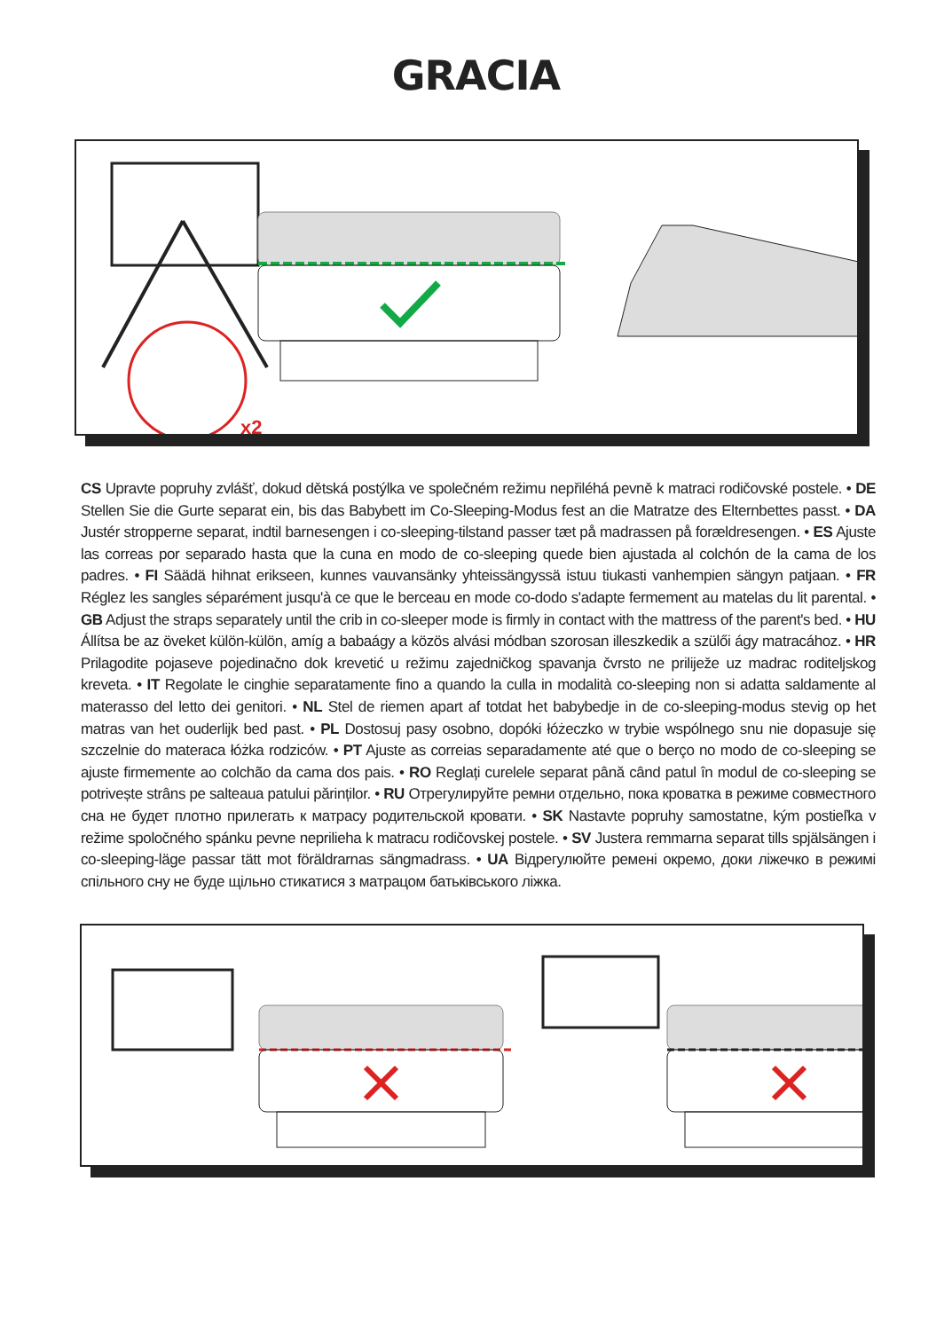GRACIA
x2
CS Upravte popruhy zvlášť, dokud dětská postýlka ve společném režimu nepřiléhá pevně k matraci rodičovské postele. • DE Stellen Sie die Gurte separat ein, bis das Babybett im Co-Sleeping-Modus fest an die Matratze des Elternbettes passt. • DA Justér stropperne separat, indtil barnesengen i co-sleeping-tilstand passer tæt på madrassen på forældresengen. • ES Ajuste las correas por separado hasta que la cuna en modo de co-sleeping quede bien ajustada al colchón de la cama de los padres. • FI Säädä hihnat erikseen, kunnes vauvansänky yhteissängyssä istuu tiukasti vanhempien sängyn patjaan. • FR Réglez les sangles séparément jusqu'à ce que le berceau en mode co-dodo s'adapte fermement au matelas du lit parental. • GB Adjust the straps separately until the crib in co-sleeper mode is firmly in contact with the mattress of the parent's bed. • HU Állítsa be az öveket külön-külön, amíg a babaágy a közös alvási módban szorosan illeszkedik a szülői ágy matracához. • HR Prilagodite pojaseve pojedinačno dok krevetić u režimu zajedničkog spavanja čvrsto ne priliježe uz madrac roditeljskog kreveta. • IT Regolate le cinghie separatamente fino a quando la culla in modalità co-sleeping non si adatta saldamente al materasso del letto dei genitori. • NL Stel de riemen apart af totdat het babybedje in de co-sleeping-modus stevig op het matras van het ouderlijk bed past. • PL Dostosuj pasy osobno, dopóki łóżeczko w trybie wspólnego snu nie dopasuje się szczelnie do materaca łóżka rodziców. • PT Ajuste as correias separadamente até que o berço no modo de co-sleeping se ajuste firmemente ao colchão da cama dos pais. • RO Reglați curelele separat până când patul în modul de co-sleeping se potrivește strâns pe salteaua patului părinților. • RU Отрегулируйте ремни отдельно, пока кроватка в режиме совместного сна не будет плотно прилегать к матрасу родительской кровати. • SK Nastavte popruhy samostatne, kým postieľka v režime spoločného spánku pevne neprilieha k matracu rodičovskej postele. • SV Justera remmarna separat tills spjälsängen i co-sleeping-läge passar tätt mot föräldrarnas sängmadrass. • UA Відрегулюйте ремені окремо, доки ліжечко в режимі спільного сну не буде щільно стикатися з матрацом батьківського ліжка.